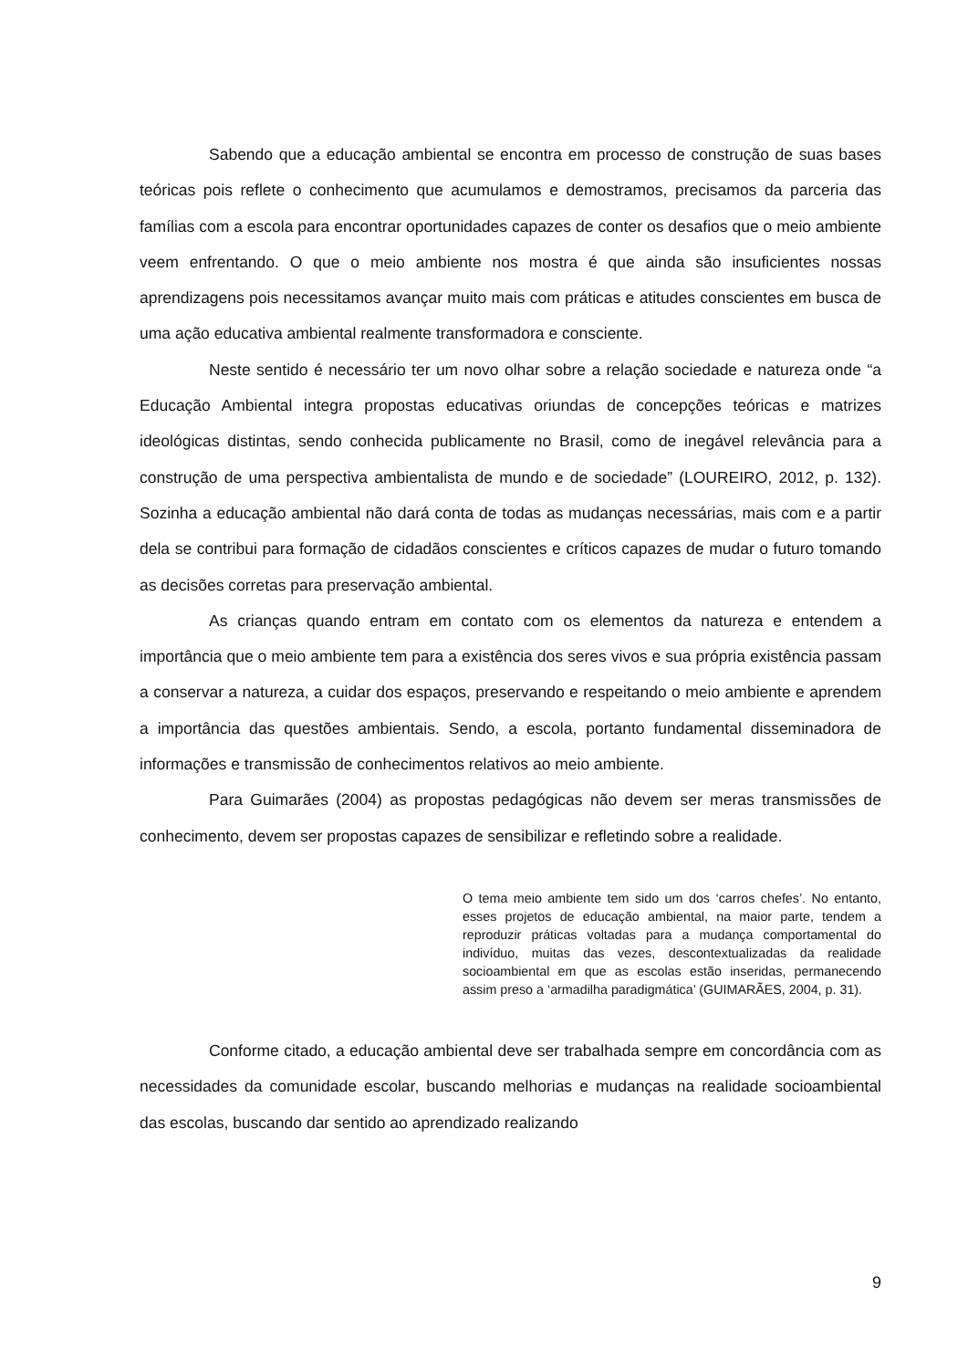Sabendo que a educação ambiental se encontra em processo de construção de suas bases teóricas pois reflete o conhecimento que acumulamos e demostramos, precisamos da parceria das famílias com a escola para encontrar oportunidades capazes de conter os desafios que o meio ambiente veem enfrentando. O que o meio ambiente nos mostra é que ainda são insuficientes nossas aprendizagens pois necessitamos avançar muito mais com práticas e atitudes conscientes em busca de uma ação educativa ambiental realmente transformadora e consciente.
Neste sentido é necessário ter um novo olhar sobre a relação sociedade e natureza onde “a Educação Ambiental integra propostas educativas oriundas de concepções teóricas e matrizes ideológicas distintas, sendo conhecida publicamente no Brasil, como de inegável relevância para a construção de uma perspectiva ambientalista de mundo e de sociedade” (LOUREIRO, 2012, p. 132). Sozinha a educação ambiental não dará conta de todas as mudanças necessárias, mais com e a partir dela se contribui para formação de cidadãos conscientes e críticos capazes de mudar o futuro tomando as decisões corretas para preservação ambiental.
As crianças quando entram em contato com os elementos da natureza e entendem a importância que o meio ambiente tem para a existência dos seres vivos e sua própria existência passam a conservar a natureza, a cuidar dos espaços, preservando e respeitando o meio ambiente e aprendem a importância das questões ambientais. Sendo, a escola, portanto fundamental disseminadora de informações e transmissão de conhecimentos relativos ao meio ambiente.
Para Guimarães (2004) as propostas pedagógicas não devem ser meras transmissões de conhecimento, devem ser propostas capazes de sensibilizar e refletindo sobre a realidade.
O tema meio ambiente tem sido um dos ‘carros chefes’. No entanto, esses projetos de educação ambiental, na maior parte, tendem a reproduzir práticas voltadas para a mudança comportamental do indivíduo, muitas das vezes, descontextualizadas da realidade socioambiental em que as escolas estão inseridas, permanecendo assim preso a ‘armadilha paradigmática’ (GUIMARÃES, 2004, p. 31).
Conforme citado, a educação ambiental deve ser trabalhada sempre em concordância com as necessidades da comunidade escolar, buscando melhorias e mudanças na realidade socioambiental das escolas, buscando dar sentido ao aprendizado realizando
9